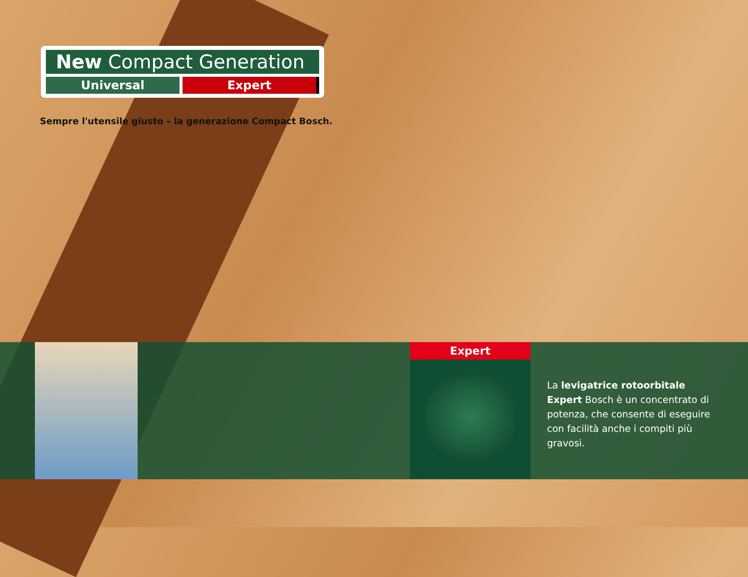New Compact Generation
Universal Expert
Sempre l'utensile giusto – la generazione Compact Bosch.
Expert
La levigatrice rotoorbitale Expert Bosch è un concentrato di potenza, che consente di eseguire con facilità anche i compiti più gravosi.